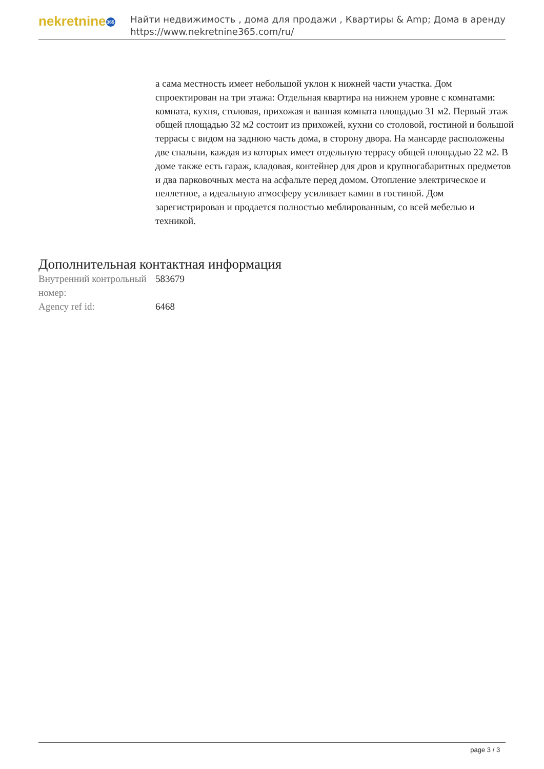nekretnine 365
Найти недвижимость , дома для продажи , Квартиры & Amp; Дома в аренду
https://www.nekretnine365.com/ru/
а сама местность имеет небольшой уклон к нижней части участка. Дом спроектирован на три этажа: Отдельная квартира на нижнем уровне с комнатами: комната, кухня, столовая, прихожая и ванная комната площадью 31 м2. Первый этаж общей площадью 32 м2 состоит из прихожей, кухни со столовой, гостиной и большой террасы с видом на заднюю часть дома, в сторону двора. На мансарде расположены две спальни, каждая из которых имеет отдельную террасу общей площадью 22 м2. В доме также есть гараж, кладовая, контейнер для дров и крупногабаритных предметов и два парковочных места на асфальте перед домом. Отопление электрическое и пеллетное, а идеальную атмосферу усиливает камин в гостиной. Дом зарегистрирован и продается полностью меблированным, со всей мебелью и техникой.
Дополнительная контактная информация
| Внутренний контрольный номер: | 583679 |
| Agency ref id: | 6468 |
page 3 / 3